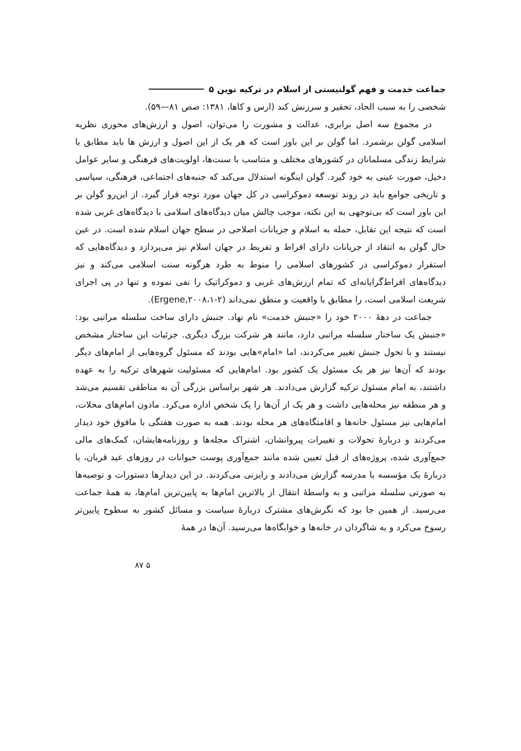جماعت خدمت و فهم گولنیستی از اسلام در ترکیه نوین ۵
شخصی را به سبب الحاد، تحقیر و سرزنش کند (ارس و کاها، ۱۳۸۱: صص ۸۱—۵۹).
در مجموع سه اصل برابری، عدالت و مشورت را می‌توان، اصول و ارزش‌های محوری نظریه اسلامی گولن برشمرد. اما گولن بر این باور است که هر یک از این اصول و ارزش ها باید مطابق با شرایط زندگی مسلمانان در کشورهای مختلف و متناسب با سنت‌ها، اولویت‌های فرهنگی و سایر عوامل دخیل، صورت عینی به خود گیرد. گولن اینگونه استدلال می‌کند که جنبه‌های اجتماعی، فرهنگی، سیاسی و تاریخی جوامع باید در روند توسعه دموکراسی در کل جهان مورد توجه قرار گیرد. از این‌رو گولن بر این باور است که بی‌توجهی به این نکته، موجب چالش میان دیدگاه‌های اسلامی با دیدگاه‌های غربی شده است که نتیجه این تقابل، حمله به اسلام و جریانات اصلاحی در سطح جهان اسلام شده است. در عین حال گولن به انتقاد از جریانات دارای افراط و تفریط در جهان اسلام نیز می‌پردازد و دیدگاه‌هایی که استقرار دموکراسی در کشورهای اسلامی را منوط به طرد هرگونه سنت اسلامی می‌کند و نیز دیدگاه‌های افراط‌گرایانه‌ای که تمام ارزش‌های غربی و دموکراتیک را نفی نموده و تنها در پی اجرای شریعت اسلامی است، را مطابق با واقعیت و منطق نمی‌داند (Ergene,۲۰۰۸،۱-۲).
جماعت در دههٔ ۲۰۰۰ خود را «جنبش خدمت» نام نهاد. جنبش دارای ساخت سلسله مراتبی بود: «جنبش یک ساختار سلسله مراتبی دارد، مانند هر شرکت بزرگ دیگری. جزئیات این ساختار مشخص نیستند و با تحول جنبش تغییر می‌کردند، اما «امام»هایی بودند که مسئول گروه‌هایی از امام‌های دیگر بودند که آن‌ها نیز هر یک مسئول یک کشور بود. امام‌هایی که مسئولیت شهرهای ترکیه را به عهده داشتند، به امام مسئول ترکیه گزارش می‌دادند. هر شهر براساس بزرگی آن به مناطقی تقسیم می‌شد و هر منطقه نیز محله‌هایی داشت و هر یک از آن‌ها را یک شخص اداره می‌کرد. مادون امام‌های محلات، امام‌هایی نیز مسئول خانه‌ها و اقامتگاه‌های هر محله بودند. همه به صورت هفتگی با مافوق خود دیدار می‌کردند و دربارهٔ تحولات و تغییرات پیروانشان، اشتراک مجله‌ها و روزنامه‌هایشان، کمک‌های مالی جمع‌آوری شده، پروژه‌های از قبل تعیین شده مانند جمع‌آوری پوست حیوانات در روزهای عید قربان، یا دربارهٔ یک مؤسسه یا مدرسه گزارش می‌دادند و رایزنی می‌کردند. در این دیدارها دستورات و توصیه‌ها به صورتی سلسله مراتبی و به واسطهٔ انتقال از بالاترین امام‌ها به پایین‌ترین امام‌ها، به همهٔ جماعت می‌رسید. از همین جا بود که نگرش‌های مشترک دربارهٔ سیاست و مسائل کشور به سطوح پایین‌تر رسوخ می‌کرد و به شاگردان در خانه‌ها و خوابگاه‌ها می‌رسید. آن‌ها در همهٔ
۵ ۸۷